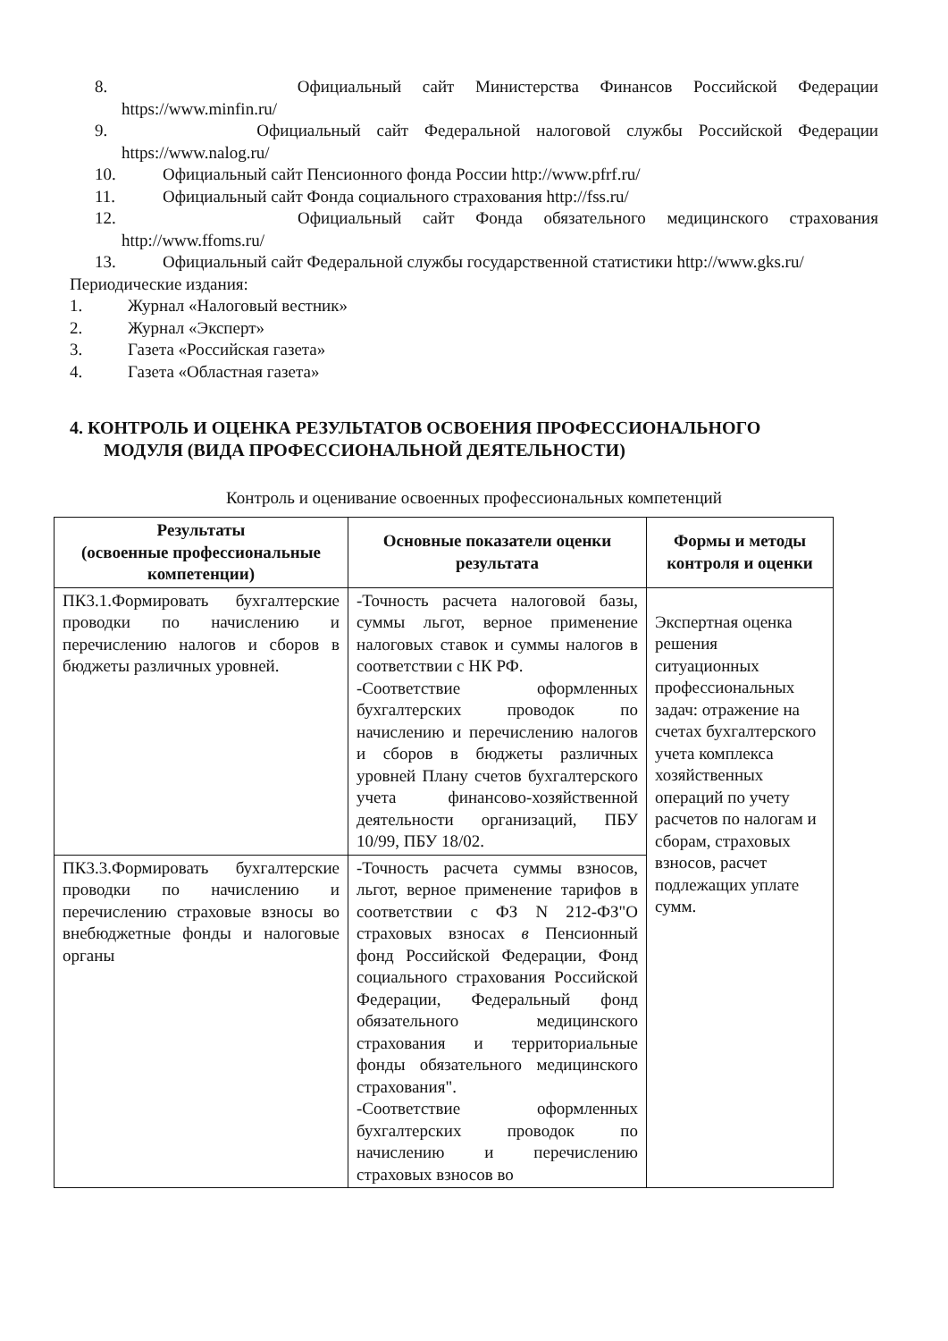8. Официальный сайт Министерства Финансов Российской Федерации
https://www.minfin.ru/
9. Официальный сайт Федеральной налоговой службы Российской Федерации
https://www.nalog.ru/
10. Официальный сайт Пенсионного фонда России http://www.pfrf.ru/
11. Официальный сайт Фонда социального страхования http://fss.ru/
12. Официальный сайт Фонда обязательного медицинского страхования
http://www.ffoms.ru/
13. Официальный сайт Федеральной службы государственной статистики http://www.gks.ru/
Периодические издания:
1. Журнал «Налоговый вестник»
2. Журнал «Эксперт»
3. Газета «Российская газета»
4. Газета «Областная газета»
4. КОНТРОЛЬ И ОЦЕНКА РЕЗУЛЬТАТОВ ОСВОЕНИЯ ПРОФЕССИОНАЛЬНОГО
МОДУЛЯ (ВИДА ПРОФЕССИОНАЛЬНОЙ ДЕЯТЕЛЬНОСТИ)
Контроль и оценивание освоенных профессиональных компетенций
| Результаты (освоенные профессиональные компетенции) | Основные показатели оценки результата | Формы и методы контроля и оценки |
| --- | --- | --- |
| ПК3.1.Формировать бухгалтерские проводки по начислению и перечислению налогов и сборов в бюджеты различных уровней. | -Точность расчета налоговой базы, суммы льгот, верное применение налоговых ставок и суммы налогов в соответствии с НК РФ. -Соответствие оформленных бухгалтерских проводок по начислению и перечислению налогов и сборов в бюджеты различных уровней Плану счетов бухгалтерского учета финансово-хозяйственной деятельности организаций, ПБУ 10/99, ПБУ 18/02. | Экспертная оценка решения ситуационных профессиональных задач: отражение на счетах бухгалтерского учета комплекса хозяйственных операций по учету расчетов по налогам и сборам, страховых взносов, расчет подлежащих уплате сумм. |
| ПК3.3.Формировать бухгалтерские проводки по начислению и перечислению страховые взносы во внебюджетные фонды и налоговые органы | -Точность расчета суммы взносов, льгот, верное применение тарифов в соответствии с ФЗ N 212-ФЗ"О страховых взносах в Пенсионный фонд Российской Федерации, Фонд социального страхования Российской Федерации, Федеральный фонд обязательного медицинского страхования и территориальные фонды обязательного медицинского страхования". -Соответствие оформленных бухгалтерских проводок по начислению и перечислению страховых взносов во | |